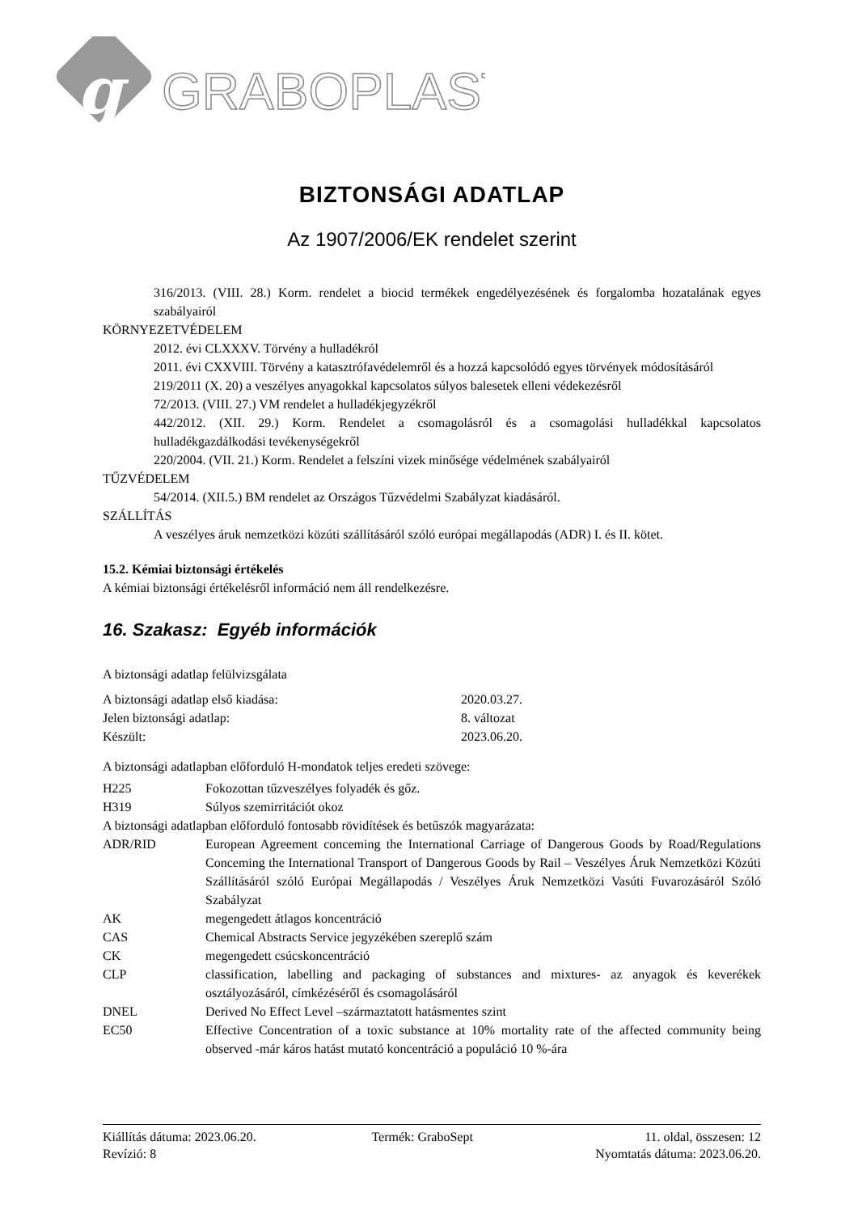g
GRABOPLAST
BIZTONSÁGI ADATLAP
Az 1907/2006/EK rendelet szerint
316/2013. (VIII. 28.) Korm. rendelet a biocid termékek engedélyezésének és forgalomba hozatalának egyes szabályairól
KÖRNYEZETVÉDELEM
2012. évi CLXXXV. Törvény a hulladékról
2011. évi CXXVIII. Törvény a katasztrófavédelemről és a hozzá kapcsolódó egyes törvények módosításáról
219/2011 (X. 20) a veszélyes anyagokkal kapcsolatos súlyos balesetek elleni védekezésről
72/2013. (VIII. 27.) VM rendelet a hulladékjegyzékről
442/2012. (XII. 29.) Korm. Rendelet a csomagolásról és a csomagolási hulladékkal kapcsolatos hulladékgazdálkodási tevékenységekről
220/2004. (VII. 21.) Korm. Rendelet a felszíni vizek minősége védelmének szabályairól
TŰZVÉDELEM
54/2014. (XII.5.) BM rendelet az Országos Tűzvédelmi Szabályzat kiadásáról.
SZÁLLÍTÁS
A veszélyes áruk nemzetközi közúti szállításáról szóló európai megállapodás (ADR) I. és II. kötet.
15.2. Kémiai biztonsági értékelés
A kémiai biztonsági értékelésről információ nem áll rendelkezésre.
16. Szakasz: Egyéb információk
A biztonsági adatlap felülvizsgálata
| A biztonsági adatlap első kiadása: | 2020.03.27. |
| Jelen biztonsági adatlap: | 8. változat |
| Készült: | 2023.06.20. |
A biztonsági adatlapban előforduló H-mondatok teljes eredeti szövege:
| H225 | Fokozottan tűzveszélyes folyadék és gőz. |
| H319 | Súlyos szemirritációt okoz |
A biztonsági adatlapban előforduló fontosabb rövidítések és betűszók magyarázata:
| ADR/RID | European Agreement conceming the International Carriage of Dangerous Goods by Road/Regulations Conceming the International Transport of Dangerous Goods by Rail – Veszélyes Áruk Nemzetközi Közúti Szállításáról szóló Európai Megállapodás / Veszélyes Áruk Nemzetközi Vasúti Fuvarozásáról Szóló Szabályzat |
| AK | megengedett átlagos koncentráció |
| CAS | Chemical Abstracts Service jegyzékében szereplő szám |
| CK | megengedett csúcskoncentráció |
| CLP | classification, labelling and packaging of substances and mixtures- az anyagok és keverékek osztályozásáról, címkézéséről és csomagolásáról |
| DNEL | Derived No Effect Level –származtatott hatásmentes szint |
| EC50 | Effective Concentration of a toxic substance at 10% mortality rate of the affected community being observed -már káros hatást mutató koncentráció a populáció 10 %-ára |
| Kiállítás dátuma: 2023.06.20. | Termék: GraboSept | 11. oldal, összesen: 12 |
| Revízió: 8 | | Nyomtatás dátuma: 2023.06.20. |